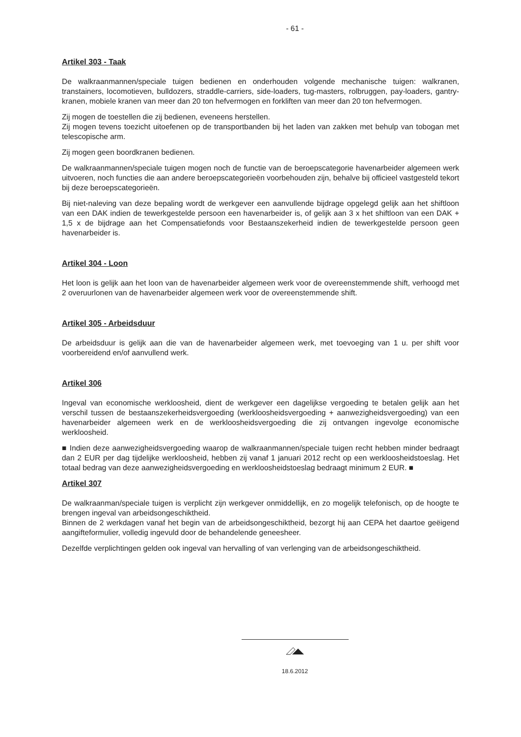- 61 -
Artikel 303 - Taak
De walkraanmannen/speciale tuigen bedienen en onderhouden volgende mechanische tuigen: walkranen, transtainers, locomotieven, bulldozers, straddle-carriers, side-loaders, tug-masters, rolbruggen, pay-loaders, gantry-kranen, mobiele kranen van meer dan 20 ton hefvermogen en forkliften van meer dan 20 ton hefvermogen.
Zij mogen de toestellen die zij bedienen, eveneens herstellen.
Zij mogen tevens toezicht uitoefenen op de transportbanden bij het laden van zakken met behulp van tobogan met telescopische arm.
Zij mogen geen boordkranen bedienen.
De walkraanmannen/speciale tuigen mogen noch de functie van de beroepscategorie havenarbeider algemeen werk uitvoeren, noch functies die aan andere beroepscategorieën voorbehouden zijn, behalve bij officieel vastgesteld tekort bij deze beroepscategorieën.
Bij niet-naleving van deze bepaling wordt de werkgever een aanvullende bijdrage opgelegd gelijk aan het shiftloon van een DAK indien de tewerkgestelde persoon een havenarbeider is, of gelijk aan 3 x het shiftloon van een DAK + 1,5 x de bijdrage aan het Compensatiefonds voor Bestaanszekerheid indien de tewerkgestelde persoon geen havenarbeider is.
Artikel 304 - Loon
Het loon is gelijk aan het loon van de havenarbeider algemeen werk voor de overeenstemmende shift, verhoogd met 2 overuurlonen van de havenarbeider algemeen werk voor de overeenstemmende shift.
Artikel 305 - Arbeidsduur
De arbeidsduur is gelijk aan die van de havenarbeider algemeen werk, met toevoeging van 1 u. per shift voor voorbereidend en/of aanvullend werk.
Artikel 306
Ingeval van economische werkloosheid, dient de werkgever een dagelijkse vergoeding te betalen gelijk aan het verschil tussen de bestaanszekerheidsvergoeding (werkloosheidsvergoeding + aanwezigheidsvergoeding) van een havenarbeider algemeen werk en de werkloosheidsvergoeding die zij ontvangen ingevolge economische werkloosheid.
■ Indien deze aanwezigheidsvergoeding waarop de walkraanmannen/speciale tuigen recht hebben minder bedraagt dan 2 EUR per dag tijdelijke werkloosheid, hebben zij vanaf 1 januari 2012 recht op een werkloosheidstoeslag. Het totaal bedrag van deze aanwezigheidsvergoeding en werkloosheidstoeslag bedraagt minimum 2 EUR. ■
Artikel 307
De walkraanman/speciale tuigen is verplicht zijn werkgever onmiddellijk, en zo mogelijk telefonisch, op de hoogte te brengen ingeval van arbeidsongeschiktheid.
Binnen de 2 werkdagen vanaf het begin van de arbeidsongeschiktheid, bezorgt hij aan CEPA het daartoe geëigend aangifteformulier, volledig ingevuld door de behandelende geneesheer.
Dezelfde verplichtingen gelden ook ingeval van hervalling of van verlenging van de arbeidsongeschiktheid.
18.6.2012